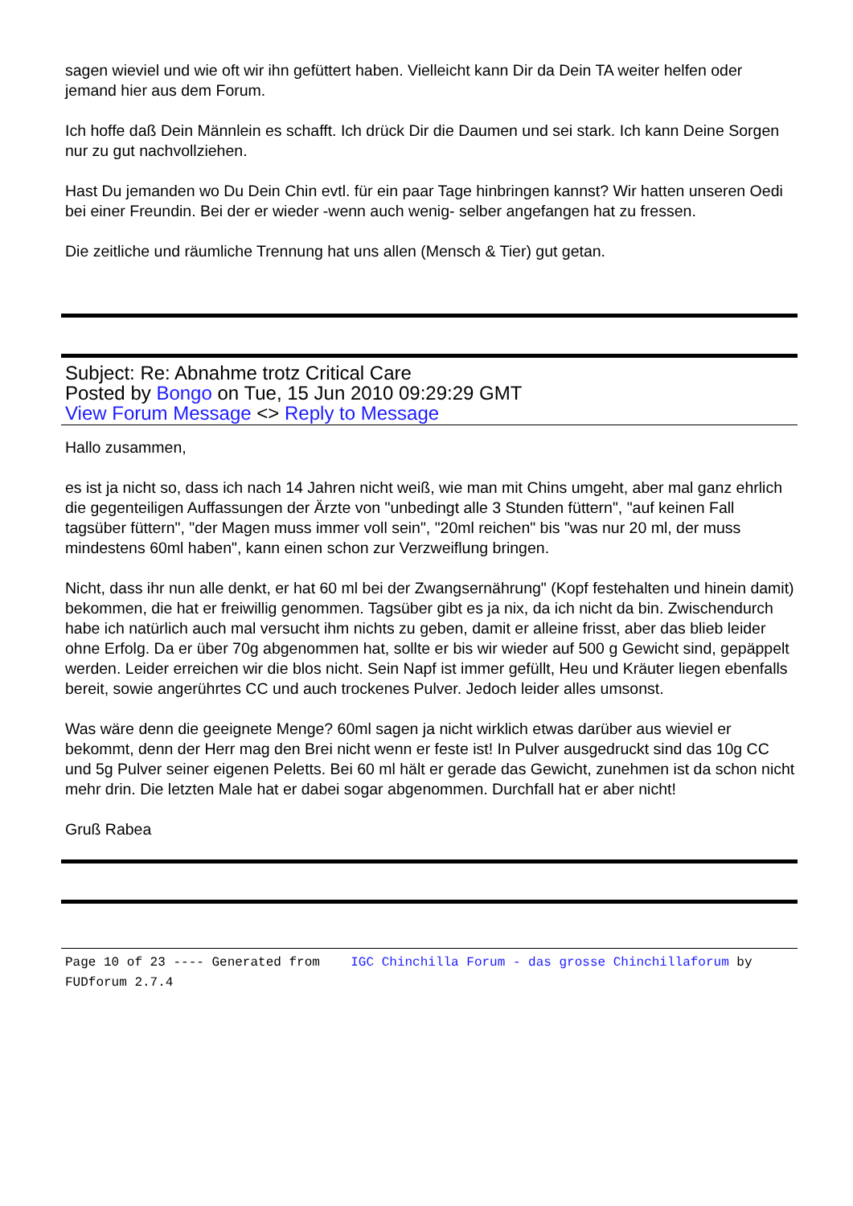sagen wieviel und wie oft wir ihn gefüttert haben. Vielleicht kann Dir da Dein TA weiter helfen oder jemand hier aus dem Forum.
Ich hoffe daß Dein Männlein es schafft. Ich drück Dir die Daumen und sei stark. Ich kann Deine Sorgen nur zu gut nachvollziehen.
Hast Du jemanden wo Du Dein Chin evtl. für ein paar Tage hinbringen kannst? Wir hatten unseren Oedi bei einer Freundin. Bei der er wieder -wenn auch wenig- selber angefangen hat zu fressen.
Die zeitliche und räumliche Trennung hat uns allen (Mensch & Tier) gut getan.
Subject: Re: Abnahme trotz Critical Care
Posted by Bongo on Tue, 15 Jun 2010 09:29:29 GMT
View Forum Message <> Reply to Message
Hallo zusammen,
es ist ja nicht so, dass ich nach 14 Jahren nicht weiß, wie man mit Chins umgeht, aber mal ganz ehrlich die gegenteiligen Auffassungen der Ärzte von "unbedingt alle 3 Stunden füttern", "auf keinen Fall tagsüber füttern", "der Magen muss immer voll sein", "20ml reichen" bis "was nur 20 ml, der muss mindestens 60ml haben", kann einen schon zur Verzweiflung bringen.
Nicht, dass ihr nun alle denkt, er hat 60 ml bei der Zwangsernährung" (Kopf festehalten und hinein damit) bekommen, die hat er freiwillig genommen. Tagsüber gibt es ja nix, da ich nicht da bin. Zwischendurch habe ich natürlich auch mal versucht ihm nichts zu geben, damit er alleine frisst, aber das blieb leider ohne Erfolg. Da er über 70g abgenommen hat, sollte er bis wir wieder auf 500 g Gewicht sind, gepäppelt werden. Leider erreichen wir die blos nicht. Sein Napf ist immer gefüllt, Heu und Kräuter liegen ebenfalls bereit, sowie angerührtes CC und auch trockenes Pulver. Jedoch leider alles umsonst.
Was wäre denn die geeignete Menge? 60ml sagen ja nicht wirklich etwas darüber aus wieviel er bekommt, denn der Herr mag den Brei nicht wenn er feste ist! In Pulver ausgedruckt sind das 10g CC und 5g Pulver seiner eigenen Peletts. Bei 60 ml hält er gerade das Gewicht, zunehmen ist da schon nicht mehr drin. Die letzten Male hat er dabei sogar abgenommen. Durchfall hat er aber nicht!
Gruß Rabea
Page 10 of 23 ---- Generated from IGC Chinchilla Forum - das grosse Chinchillaforum by FUDforum 2.7.4